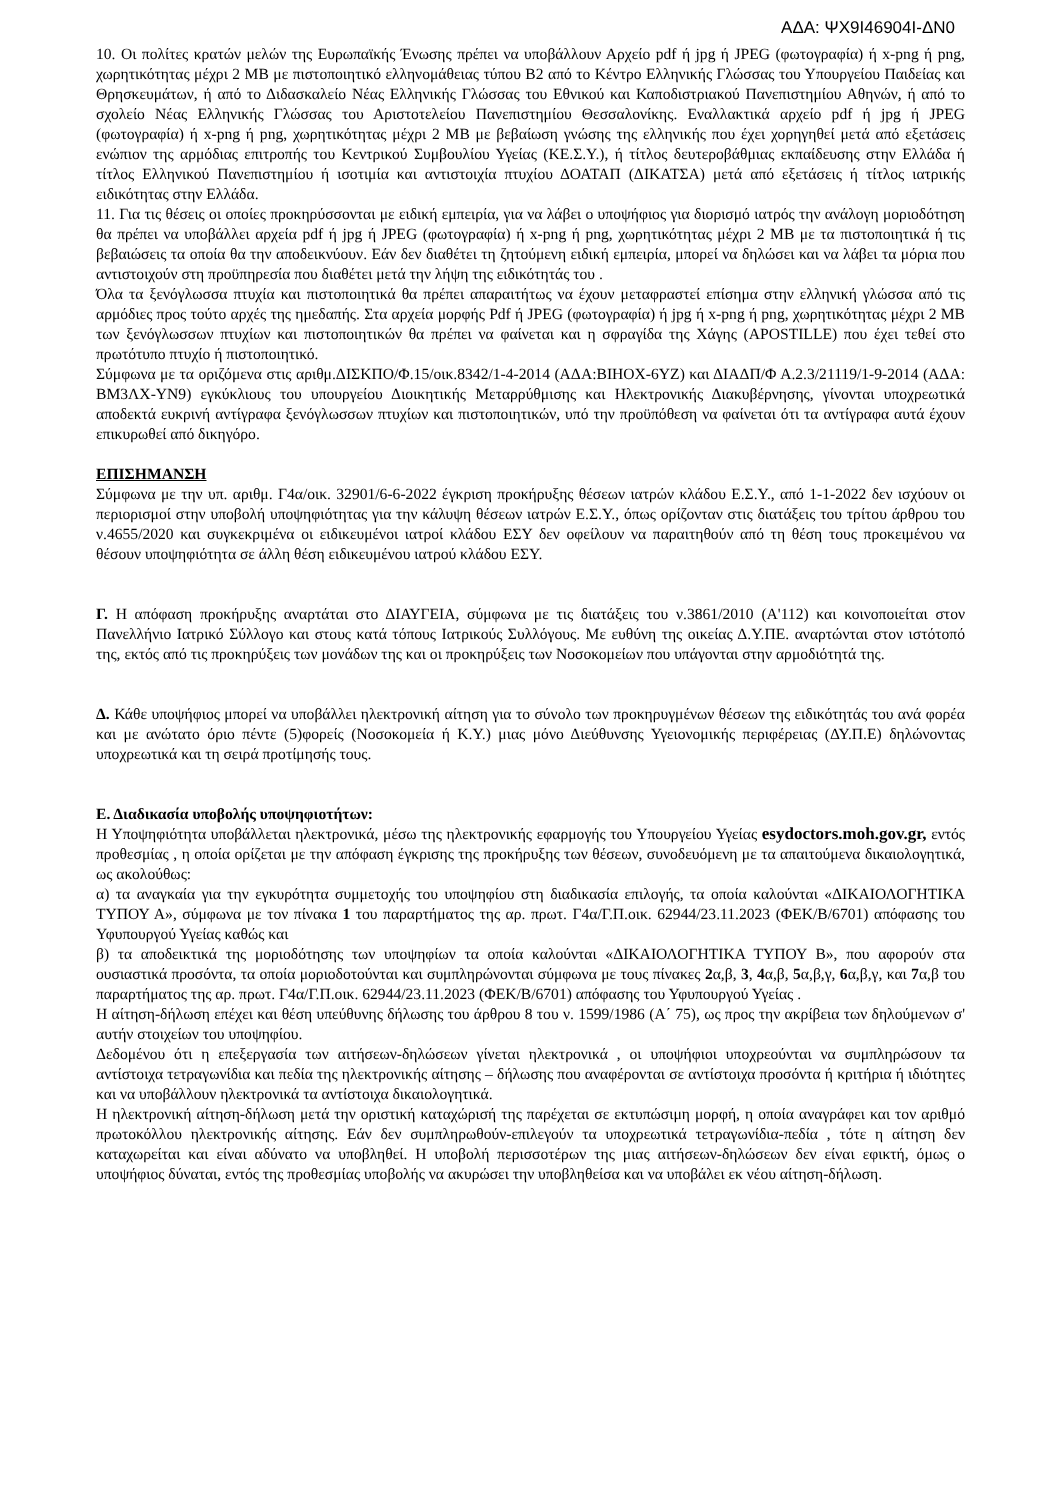ΑΔΑ: ΨΧ9Ι46904Ι-ΔΝ0
10. Οι πολίτες κρατών μελών της Ευρωπαϊκής Ένωσης πρέπει να υποβάλλουν Αρχείο pdf ή jpg ή JPEG (φωτογραφία) ή x-png ή png, χωρητικότητας μέχρι 2 MB με πιστοποιητικό ελληνομάθειας τύπου Β2 από το Κέντρο Ελληνικής Γλώσσας του Υπουργείου Παιδείας και Θρησκευμάτων, ή από το Διδασκαλείο Νέας Ελληνικής Γλώσσας του Εθνικού και Καποδιστριακού Πανεπιστημίου Αθηνών, ή από το σχολείο Νέας Ελληνικής Γλώσσας του Αριστοτελείου Πανεπιστημίου Θεσσαλονίκης. Εναλλακτικά αρχείο pdf ή jpg ή JPEG (φωτογραφία) ή x-png ή png, χωρητικότητας μέχρι 2 MB με βεβαίωση γνώσης της ελληνικής που έχει χορηγηθεί μετά από εξετάσεις ενώπιον της αρμόδιας επιτροπής του Κεντρικού Συμβουλίου Υγείας (ΚΕ.Σ.Υ.), ή τίτλος δευτεροβάθμιας εκπαίδευσης στην Ελλάδα ή τίτλος Ελληνικού Πανεπιστημίου ή ισοτιμία και αντιστοιχία πτυχίου ΔΟΑΤΑΠ (ΔΙΚΑΤΣΑ) μετά από εξετάσεις ή τίτλος ιατρικής ειδικότητας στην Ελλάδα.
11. Για τις θέσεις οι οποίες προκηρύσσονται με ειδική εμπειρία, για να λάβει ο υποψήφιος για διορισμό ιατρός την ανάλογη μοριοδότηση θα πρέπει να υποβάλλει αρχεία pdf ή jpg ή JPEG (φωτογραφία) ή x-png ή png, χωρητικότητας μέχρι 2 MB με τα πιστοποιητικά ή τις βεβαιώσεις τα οποία θα την αποδεικνύουν. Εάν δεν διαθέτει τη ζητούμενη ειδική εμπειρία, μπορεί να δηλώσει και να λάβει τα μόρια που αντιστοιχούν στη προϋπηρεσία που διαθέτει μετά την λήψη της ειδικότητάς του .
Όλα τα ξενόγλωσσα πτυχία και πιστοποιητικά θα πρέπει απαραιτήτως να έχουν μεταφραστεί επίσημα στην ελληνική γλώσσα από τις αρμόδιες προς τούτο αρχές της ημεδαπής. Στα αρχεία μορφής Pdf ή JPEG (φωτογραφία) ή jpg ή x-png ή png, χωρητικότητας μέχρι 2 MB των ξενόγλωσσων πτυχίων και πιστοποιητικών θα πρέπει να φαίνεται και η σφραγίδα της Χάγης (APOSTILLE) που έχει τεθεί στο πρωτότυπο πτυχίο ή πιστοποιητικό.
Σύμφωνα με τα οριζόμενα στις αριθμ.ΔΙΣΚΠΟ/Φ.15/οικ.8342/1-4-2014 (ΑΔΑ:ΒΙΗΟΧ-6ΥΖ) και ΔΙΑΔΠ/Φ Α.2.3/21119/1-9-2014 (ΑΔΑ: ΒΜ3ΛΧ-ΥΝ9) εγκύκλιους του υπουργείου Διοικητικής Μεταρρύθμισης και Ηλεκτρονικής Διακυβέρνησης, γίνονται υποχρεωτικά αποδεκτά ευκρινή αντίγραφα ξενόγλωσσων πτυχίων και πιστοποιητικών, υπό την προϋπόθεση να φαίνεται ότι τα αντίγραφα αυτά έχουν επικυρωθεί από δικηγόρο.
ΕΠΙΣΗΜΑΝΣΗ
Σύμφωνα με την υπ. αριθμ. Γ4α/οικ. 32901/6-6-2022 έγκριση προκήρυξης θέσεων ιατρών κλάδου Ε.Σ.Υ., από 1-1-2022 δεν ισχύουν οι περιορισμοί στην υποβολή υποψηφιότητας για την κάλυψη θέσεων ιατρών Ε.Σ.Υ., όπως ορίζονταν στις διατάξεις του τρίτου άρθρου του ν.4655/2020 και συγκεκριμένα οι ειδικευμένοι ιατροί κλάδου ΕΣΥ δεν οφείλουν να παραιτηθούν από τη θέση τους προκειμένου να θέσουν υποψηφιότητα σε άλλη θέση ειδικευμένου ιατρού κλάδου ΕΣΥ.
Γ. Η απόφαση προκήρυξης αναρτάται στο ΔΙΑΥΓΕΙΑ, σύμφωνα με τις διατάξεις του ν.3861/2010 (Α'112) και κοινοποιείται στον Πανελλήνιο Ιατρικό Σύλλογο και στους κατά τόπους Ιατρικούς Συλλόγους. Με ευθύνη της οικείας Δ.Υ.ΠΕ. αναρτώνται στον ιστότοπό της, εκτός από τις προκηρύξεις των μονάδων της και οι προκηρύξεις των Νοσοκομείων που υπάγονται στην αρμοδιότητά της.
Δ. Κάθε υποψήφιος μπορεί να υποβάλλει ηλεκτρονική αίτηση για το σύνολο των προκηρυγμένων θέσεων της ειδικότητάς του ανά φορέα και με ανώτατο όριο πέντε (5)φορείς (Νοσοκομεία ή Κ.Υ.) μιας μόνο Διεύθυνσης Υγειονομικής περιφέρειας (ΔΥ.Π.Ε) δηλώνοντας υποχρεωτικά και τη σειρά προτίμησής τους.
Ε. Διαδικασία υποβολής υποψηφιοτήτων:
Η Υποψηφιότητα υποβάλλεται ηλεκτρονικά, μέσω της ηλεκτρονικής εφαρμογής του Υπουργείου Υγείας esydoctors.moh.gov.gr, εντός προθεσμίας , η οποία ορίζεται με την απόφαση έγκρισης της προκήρυξης των θέσεων, συνοδευόμενη με τα απαιτούμενα δικαιολογητικά, ως ακολούθως:
α) τα αναγκαία για την εγκυρότητα συμμετοχής του υποψηφίου στη διαδικασία επιλογής, τα οποία καλούνται «ΔΙΚΑΙΟΛΟΓΗΤΙΚΑ ΤΥΠΟΥ Α», σύμφωνα με τον πίνακα 1 του παραρτήματος της αρ. πρωτ. Γ4α/Γ.Π.οικ. 62944/23.11.2023 (ΦΕΚ/Β/6701) απόφασης του Υφυπουργού Υγείας καθώς και
β) τα αποδεικτικά της μοριοδότησης των υποψηφίων τα οποία καλούνται «ΔΙΚΑΙΟΛΟΓΗΤΙΚΑ ΤΥΠΟΥ Β», που αφορούν στα ουσιαστικά προσόντα, τα οποία μοριοδοτούνται και συμπληρώνονται σύμφωνα με τους πίνακες 2α,β, 3, 4α,β, 5α,β,γ, 6α,β,γ, και 7α,β του παραρτήματος της αρ. πρωτ. Γ4α/Γ.Π.οικ. 62944/23.11.2023 (ΦΕΚ/Β/6701) απόφασης του Υφυπουργού Υγείας .
Η αίτηση-δήλωση επέχει και θέση υπεύθυνης δήλωσης του άρθρου 8 του ν. 1599/1986 (Α΄ 75), ως προς την ακρίβεια των δηλούμενων σ' αυτήν στοιχείων του υποψηφίου.
Δεδομένου ότι η επεξεργασία των αιτήσεων-δηλώσεων γίνεται ηλεκτρονικά , οι υποψήφιοι υποχρεούνται να συμπληρώσουν τα αντίστοιχα τετραγωνίδια και πεδία της ηλεκτρονικής αίτησης – δήλωσης που αναφέρονται σε αντίστοιχα προσόντα ή κριτήρια ή ιδιότητες και να υποβάλλουν ηλεκτρονικά τα αντίστοιχα δικαιολογητικά.
Η ηλεκτρονική αίτηση-δήλωση μετά την οριστική καταχώρισή της παρέχεται σε εκτυπώσιμη μορφή, η οποία αναγράφει και τον αριθμό πρωτοκόλλου ηλεκτρονικής αίτησης. Εάν δεν συμπληρωθούν-επιλεγούν τα υποχρεωτικά τετραγωνίδια-πεδία , τότε η αίτηση δεν καταχωρείται και είναι αδύνατο να υποβληθεί. Η υποβολή περισσοτέρων της μιας αιτήσεων-δηλώσεων δεν είναι εφικτή, όμως ο υποψήφιος δύναται, εντός της προθεσμίας υποβολής να ακυρώσει την υποβληθείσα και να υποβάλει εκ νέου αίτηση-δήλωση.